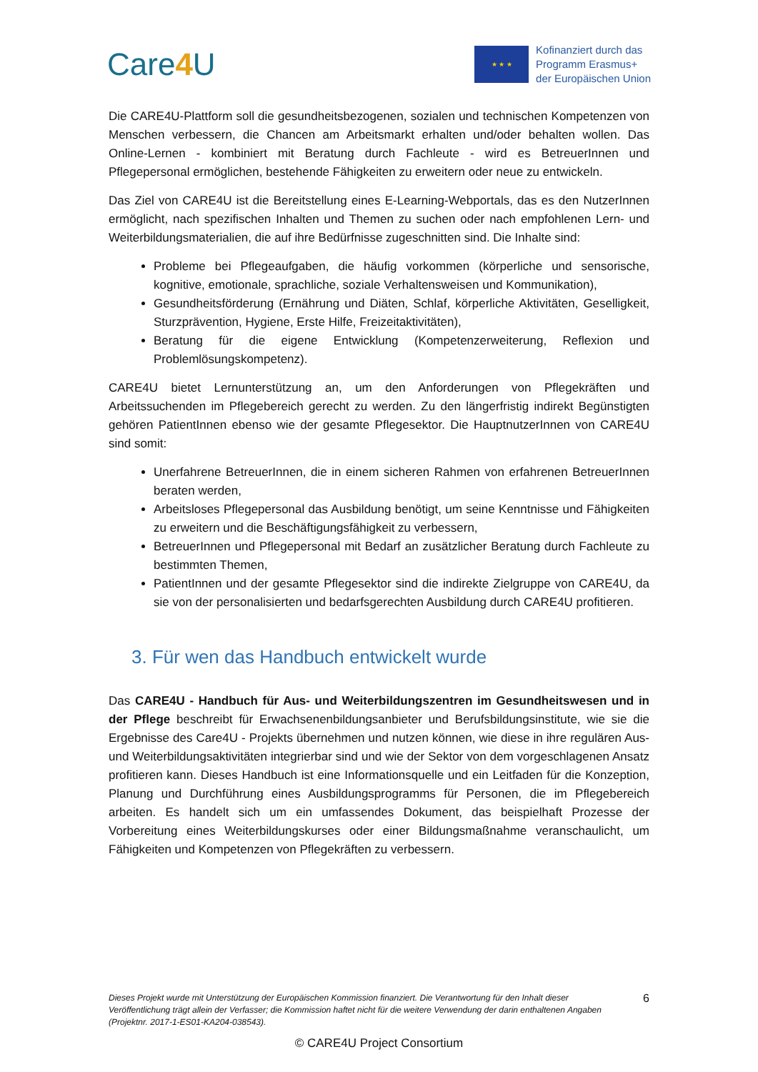Care4 U
★ ★ ★
Kofinanziert durch das
Programm Erasmus+
der Europäischen Union
Die CARE4U-Plattform soll die gesundheitsbezogenen, sozialen und technischen Kompetenzen von Menschen verbessern, die Chancen am Arbeitsmarkt erhalten und/oder behalten wollen. Das Online-Lernen - kombiniert mit Beratung durch Fachleute - wird es BetreuerInnen und Pflegepersonal ermöglichen, bestehende Fähigkeiten zu erweitern oder neue zu entwickeln.
Das Ziel von CARE4U ist die Bereitstellung eines E-Learning-Webportals, das es den NutzerInnen ermöglicht, nach spezifischen Inhalten und Themen zu suchen oder nach empfohlenen Lern- und Weiterbildungsmaterialien, die auf ihre Bedürfnisse zugeschnitten sind. Die Inhalte sind:
Probleme bei Pflegeaufgaben, die häufig vorkommen (körperliche und sensorische, kognitive, emotionale, sprachliche, soziale Verhaltensweisen und Kommunikation),
Gesundheitsförderung (Ernährung und Diäten, Schlaf, körperliche Aktivitäten, Geselligkeit, Sturzprävention, Hygiene, Erste Hilfe, Freizeitaktivitäten),
Beratung für die eigene Entwicklung (Kompetenzerweiterung, Reflexion und Problemlösungskompetenz).
CARE4U bietet Lernunterstützung an, um den Anforderungen von Pflegekräften und Arbeitssuchenden im Pflegebereich gerecht zu werden. Zu den längerfristig indirekt Begünstigten gehören PatientInnen ebenso wie der gesamte Pflegesektor. Die HauptnutzerInnen von CARE4U sind somit:
Unerfahrene BetreuerInnen, die in einem sicheren Rahmen von erfahrenen BetreuerInnen beraten werden,
Arbeitsloses Pflegepersonal das Ausbildung benötigt, um seine Kenntnisse und Fähigkeiten zu erweitern und die Beschäftigungsfähigkeit zu verbessern,
BetreuerInnen und Pflegepersonal mit Bedarf an zusätzlicher Beratung durch Fachleute zu bestimmten Themen,
PatientInnen und der gesamte Pflegesektor sind die indirekte Zielgruppe von CARE4U, da sie von der personalisierten und bedarfsgerechten Ausbildung durch CARE4U profitieren.
3. Für wen das Handbuch entwickelt wurde
Das CARE4U - Handbuch für Aus- und Weiterbildungszentren im Gesundheitswesen und in der Pflege beschreibt für Erwachsenenbildungsanbieter und Berufsbildungsinstitute, wie sie die Ergebnisse des Care4U - Projekts übernehmen und nutzen können, wie diese in ihre regulären Aus- und Weiterbildungsaktivitäten integrierbar sind und wie der Sektor von dem vorgeschlagenen Ansatz profitieren kann. Dieses Handbuch ist eine Informationsquelle und ein Leitfaden für die Konzeption, Planung und Durchführung eines Ausbildungsprogramms für Personen, die im Pflegebereich arbeiten. Es handelt sich um ein umfassendes Dokument, das beispielhaft Prozesse der Vorbereitung eines Weiterbildungskurses oder einer Bildungsmaßnahme veranschaulicht, um Fähigkeiten und Kompetenzen von Pflegekräften zu verbessern.
Dieses Projekt wurde mit Unterstützung der Europäischen Kommission finanziert. Die Verantwortung für den Inhalt dieser Veröffentlichung trägt allein der Verfasser; die Kommission haftet nicht für die weitere Verwendung der darin enthaltenen Angaben (Projektnr. 2017-1-ES01-KA204-038543).
6
© CARE4U Project Consortium